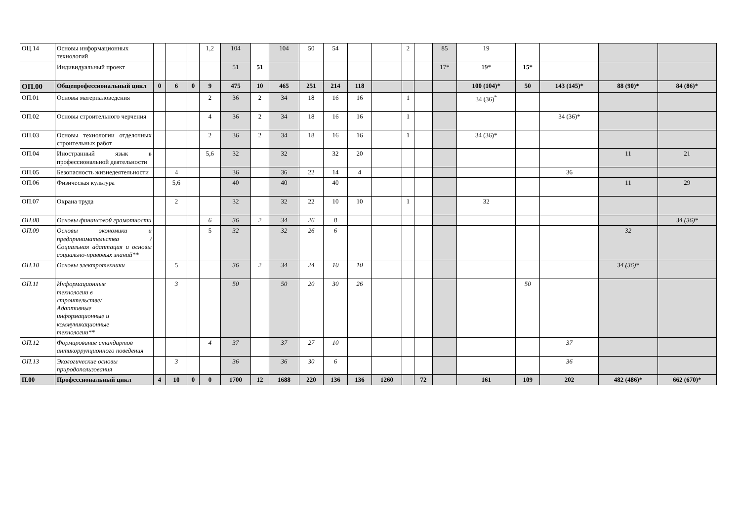| ОЦ.14 | Основы информационных технологий | | | | 1,2 | 104 | | 104 | 50 | 54 | | | 2 | | 85 | 19 | | | | |
| | Индивидуальный проект | | | | | 51 | 51 | | | | | | | | 17* | 19* | 15* | | | |
| ОП.00 | Общепрофессиональный цикл | 0 | 6 | 0 | 9 | 475 | 10 | 465 | 251 | 214 | 118 | | | | | 100 (104)* | 50 | 143 (145)* | 88 (90)* | 84 (86)* |
| ОП.01 | Основы материаловедения | | | | 2 | 36 | 2 | 34 | 18 | 16 | 16 | | 1 | | | 34 (36)<sup>*</sup> | | | | |
| ОП.02 | Основы строительного черчения | | | | 4 | 36 | 2 | 34 | 18 | 16 | 16 | | 1 | | | | | 34 (36)* | | |
| ОП.03 | Основы технологии отделочных строительных работ | | | | 2 | 36 | 2 | 34 | 18 | 16 | 16 | | 1 | | | 34 (36)* | | | | |
| ОП.04 | Иностранный язык в профессиональной деятельности | | | | 5,6 | 32 | | 32 | | 32 | 20 | | | | | | | | 11 | 21 |
| ОП.05 | Безопасность жизнедеятельности | | 4 | | | 36 | | 36 | 22 | 14 | 4 | | | | | | | 36 | | |
| ОП.06 | Физическая культура | | 5,6 | | | 40 | | 40 | | 40 | | | | | | | | | 11 | 29 |
| ОП.07 | Охрана труда | | 2 | | | 32 | | 32 | 22 | 10 | 10 | | 1 | | | 32 | | | | |
| ОП.08 | Основы финансовой грамотности | | | | 6 | 36 | 2 | 34 | 26 | 8 | | | | | | | | | | 34 (36)* |
| ОП.09 | Основы экономики и предпринимательства / Социальная адаптация и основы социально-правовых знаний** | | | | 5 | 32 | | 32 | 26 | 6 | | | | | | | | | 32 | |
| ОП.10 | Основы электротехники | | 5 | | | 36 | 2 | 34 | 24 | 10 | 10 | | | | | | | | 34 (36)* | |
| ОП.11 | Информационные технологии в строительстве/ Адаптивные информационные и коммуникационные технологии** | | 3 | | | 50 | | 50 | 20 | 30 | 26 | | | | | | 50 | | | |
| ОП.12 | Формирование стандартов антикоррупционного поведения | | | | 4 | 37 | | 37 | 27 | 10 | | | | | | | | 37 | | |
| ОП.13 | Экологические основы природопользования | | 3 | | | 36 | | 36 | 30 | 6 | | | | | | | | 36 | | |
| П.00 | Профессиональный цикл | 4 | 10 | 0 | 0 | 1700 | 12 | 1688 | 220 | 136 | 136 | 1260 | | 72 | | 161 | 109 | 202 | 482 (486)* | 662 (670)* |